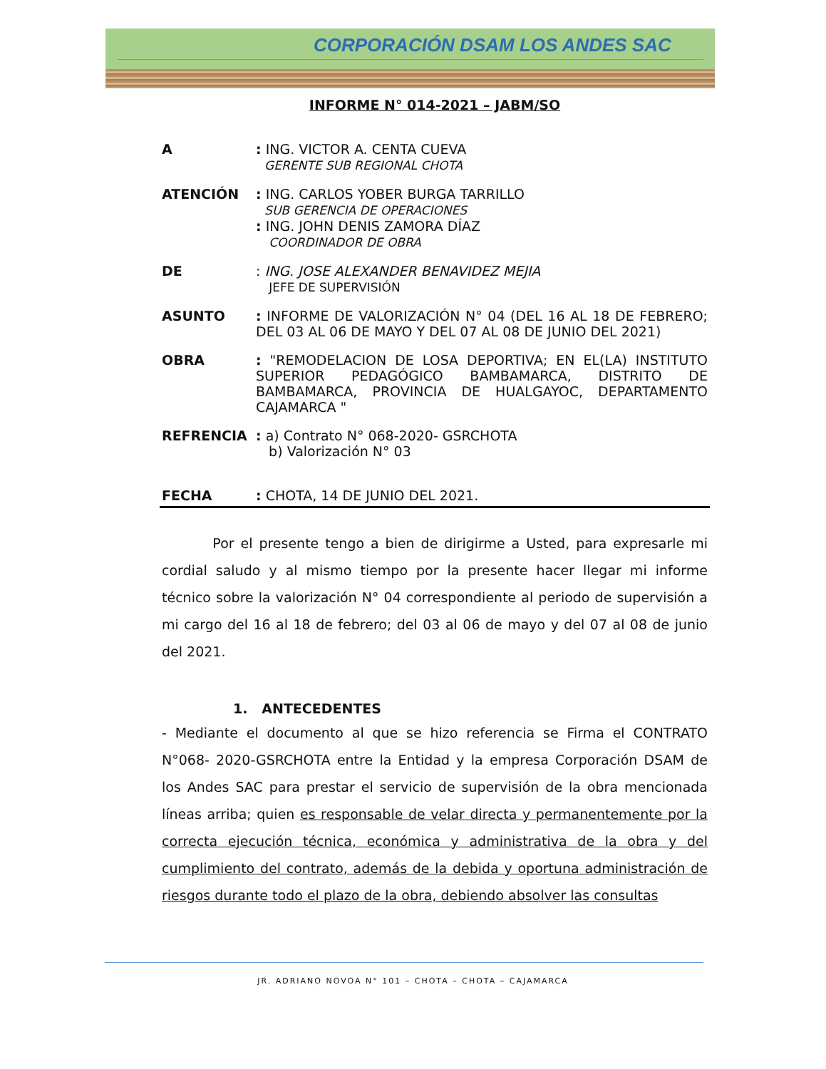CORPORACIÓN DSAM LOS ANDES SAC
INFORME N° 014-2021 – JABM/SO
A : ING. VICTOR A. CENTA CUEVA
GERENTE SUB REGIONAL CHOTA
ATENCIÓN : ING. CARLOS YOBER BURGA TARRILLO
SUB GERENCIA DE OPERACIONES
: ING. JOHN DENIS ZAMORA DÍAZ
COORDINADOR DE OBRA
DE : ING. JOSE ALEXANDER BENAVIDEZ MEJIA
JEFE DE SUPERVISIÓN
ASUNTO : INFORME DE VALORIZACIÓN N° 04 (DEL 16 AL 18 DE FEBRERO; DEL 03 AL 06 DE MAYO Y DEL 07 AL 08 DE JUNIO DEL 2021)
OBRA : "REMODELACION DE LOSA DEPORTIVA; EN EL(LA) INSTITUTO SUPERIOR PEDAGÓGICO BAMBAMARCA, DISTRITO DE BAMBAMARCA, PROVINCIA DE HUALGAYOC, DEPARTAMENTO CAJAMARCA "
REFRENCIA : a) Contrato N° 068-2020- GSRCHOTA
b) Valorización N° 03
FECHA : CHOTA, 14 DE JUNIO DEL 2021.
Por el presente tengo a bien de dirigirme a Usted, para expresarle mi cordial saludo y al mismo tiempo por la presente hacer llegar mi informe técnico sobre la valorización N° 04 correspondiente al periodo de supervisión a mi cargo del 16 al 18 de febrero; del 03 al 06 de mayo y del 07 al 08 de junio del 2021.
1. ANTECEDENTES
- Mediante el documento al que se hizo referencia se Firma el CONTRATO N°068- 2020-GSRCHOTA entre la Entidad y la empresa Corporación DSAM de los Andes SAC para prestar el servicio de supervisión de la obra mencionada líneas arriba; quien es responsable de velar directa y permanentemente por la correcta ejecución técnica, económica y administrativa de la obra y del cumplimiento del contrato, además de la debida y oportuna administración de riesgos durante todo el plazo de la obra, debiendo absolver las consultas
JR. ADRIANO NOVOA N° 101 – CHOTA – CHOTA – CAJAMARCA